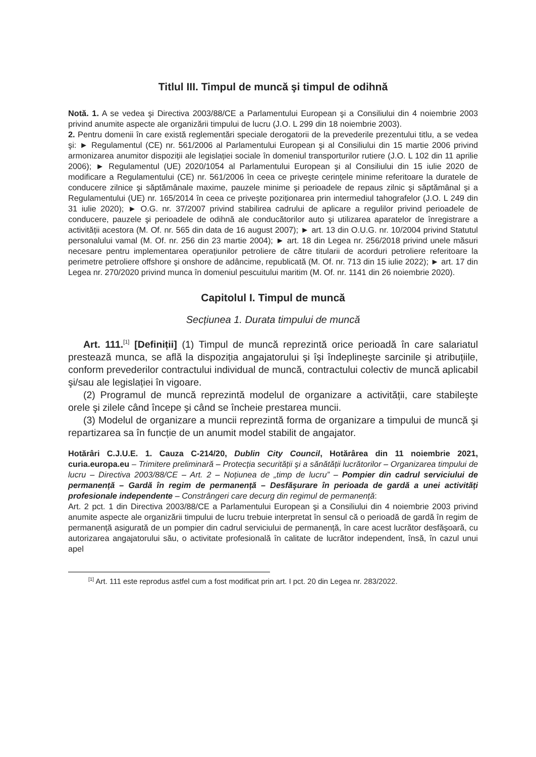Titlul III. Timpul de muncă şi timpul de odihnă
Notă. 1. A se vedea şi Directiva 2003/88/CE a Parlamentului European şi a Consiliului din 4 noiembrie 2003 privind anumite aspecte ale organizării timpului de lucru (J.O. L 299 din 18 noiembrie 2003).
2. Pentru domenii în care există reglementări speciale derogatorii de la prevederile prezentului titlu, a se vedea şi: ► Regulamentul (CE) nr. 561/2006 al Parlamentului European şi al Consiliului din 15 martie 2006 privind armonizarea anumitor dispoziții ale legislației sociale în domeniul transporturilor rutiere (J.O. L 102 din 11 aprilie 2006); ► Regulamentul (UE) 2020/1054 al Parlamentului European şi al Consiliului din 15 iulie 2020 de modificare a Regulamentului (CE) nr. 561/2006 în ceea ce priveşte cerințele minime referitoare la duratele de conducere zilnice şi săptămânale maxime, pauzele minime şi perioadele de repaus zilnic şi săptămânal şi a Regulamentului (UE) nr. 165/2014 în ceea ce priveşte poziționarea prin intermediul tahografelor (J.O. L 249 din 31 iulie 2020); ► O.G. nr. 37/2007 privind stabilirea cadrului de aplicare a regulilor privind perioadele de conducere, pauzele şi perioadele de odihnă ale conducătorilor auto şi utilizarea aparatelor de înregistrare a activității acestora (M. Of. nr. 565 din data de 16 august 2007); ► art. 13 din O.U.G. nr. 10/2004 privind Statutul personalului vamal (M. Of. nr. 256 din 23 martie 2004); ► art. 18 din Legea nr. 256/2018 privind unele măsuri necesare pentru implementarea operațiunilor petroliere de către titularii de acorduri petroliere referitoare la perimetre petroliere offshore şi onshore de adâncime, republicată (M. Of. nr. 713 din 15 iulie 2022); ► art. 17 din Legea nr. 270/2020 privind munca în domeniul pescuitului maritim (M. Of. nr. 1141 din 26 noiembrie 2020).
Capitolul I. Timpul de muncă
Secțiunea 1. Durata timpului de muncă
Art. 111.<sup>[1]</sup> [Definiții] (1) Timpul de muncă reprezintă orice perioadă în care salariatul prestează munca, se află la dispoziția angajatorului şi îşi îndeplineşte sarcinile şi atribuțiile, conform prevederilor contractului individual de muncă, contractului colectiv de muncă aplicabil şi/sau ale legislației în vigoare.
(2) Programul de muncă reprezintă modelul de organizare a activității, care stabileşte orele şi zilele când începe şi când se încheie prestarea muncii.
(3) Modelul de organizare a muncii reprezintă forma de organizare a timpului de muncă şi repartizarea sa în funcție de un anumit model stabilit de angajator.
Hotărâri C.J.U.E. 1. Cauza C-214/20, Dublin City Council, Hotărârea din 11 noiembrie 2021, curia.europa.eu – Trimitere preliminară – Protecția securității şi a sănătății lucrătorilor – Organizarea timpului de lucru – Directiva 2003/88/CE – Art. 2 – Noțiunea de „timp de lucru” – Pompier din cadrul serviciului de permanență – Gardă în regim de permanență – Desfăşurare în perioada de gardă a unei activități profesionale independente – Constrângeri care decurg din regimul de permanență:
Art. 2 pct. 1 din Directiva 2003/88/CE a Parlamentului European şi a Consiliului din 4 noiembrie 2003 privind anumite aspecte ale organizării timpului de lucru trebuie interpretat în sensul că o perioadă de gardă în regim de permanență asigurată de un pompier din cadrul serviciului de permanență, în care acest lucrător desfăşoară, cu autorizarea angajatorului său, o activitate profesională în calitate de lucrător independent, însă, în cazul unui apel
<sup>[1]</sup> Art. 111 este reprodus astfel cum a fost modificat prin art. I pct. 20 din Legea nr. 283/2022.